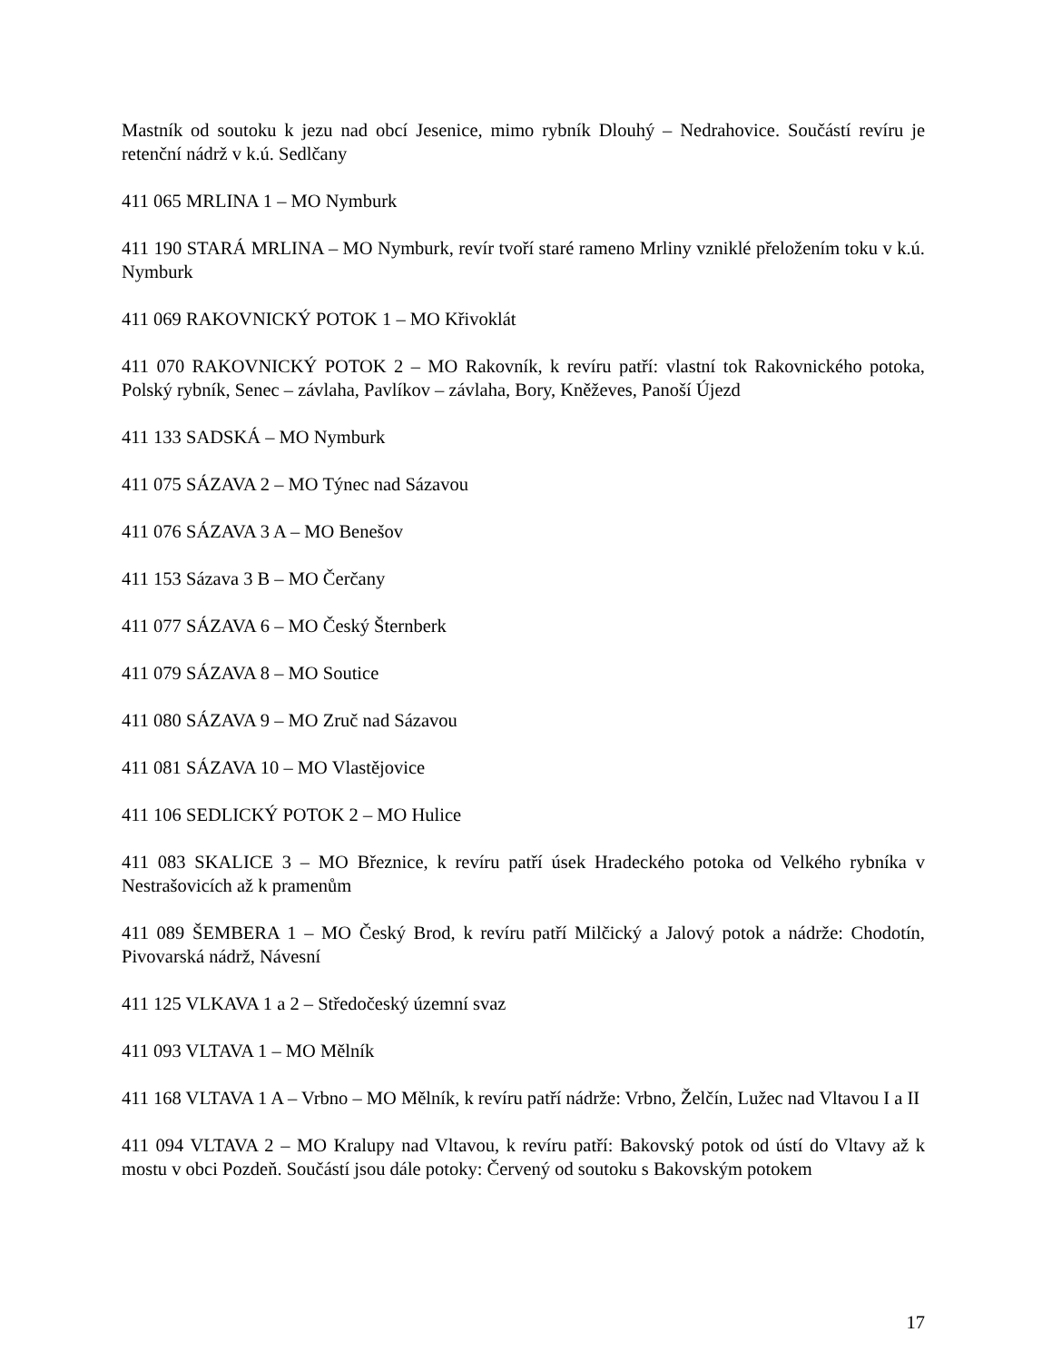Mastník od soutoku k jezu nad obcí Jesenice, mimo rybník Dlouhý – Nedrahovice. Součástí revíru je retenční nádrž v k.ú. Sedlčany
411 065 MRLINA 1 – MO Nymburk
411 190 STARÁ MRLINA – MO Nymburk, revír tvoří staré rameno Mrliny vzniklé přeložením toku v k.ú. Nymburk
411 069 RAKOVNICKÝ POTOK 1 – MO Křivoklát
411 070 RAKOVNICKÝ POTOK 2 – MO Rakovník, k revíru patří: vlastní tok Rakovnického potoka, Polský rybník, Senec – závlaha, Pavlíkov – závlaha, Bory, Kněževes, Panoší Újezd
411 133 SADSKÁ – MO Nymburk
411 075 SÁZAVA 2 – MO Týnec nad Sázavou
411 076 SÁZAVA 3 A – MO Benešov
411 153 Sázava 3 B – MO Čerčany
411 077 SÁZAVA 6 – MO Český Šternberk
411 079 SÁZAVA 8 – MO Soutice
411 080 SÁZAVA 9 – MO Zruč nad Sázavou
411 081 SÁZAVA 10 – MO Vlastějovice
411 106 SEDLICKÝ POTOK 2 – MO Hulice
411 083 SKALICE 3 – MO Březnice, k revíru patří úsek Hradeckého potoka od Velkého rybníka v Nestrašovicích až k pramenům
411 089 ŠEMBERA 1 – MO Český Brod, k revíru patří Milčický a Jalový potok a nádrže: Chodotín, Pivovarská nádrž, Návesní
411 125 VLKAVA 1 a 2 – Středočeský územní svaz
411 093 VLTAVA 1 – MO Mělník
411 168 VLTAVA 1 A – Vrbno – MO Mělník, k revíru patří nádrže: Vrbno, Želčín, Lužec nad Vltavou I a II
411 094 VLTAVA 2 – MO Kralupy nad Vltavou, k revíru patří: Bakovský potok od ústí do Vltavy až k mostu v obci Pozdeň. Součástí jsou dále potoky: Červený od soutoku s Bakovským potokem
17